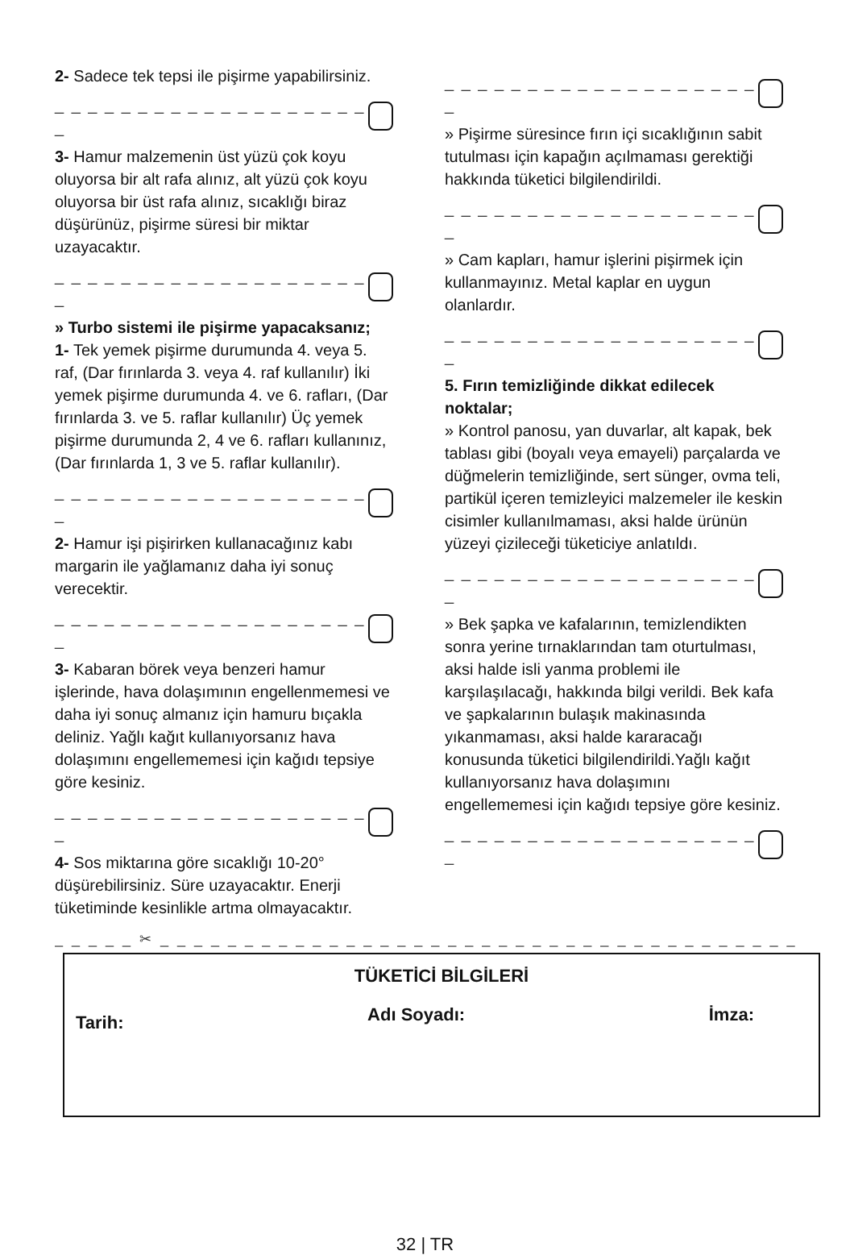2- Sadece tek tepsi ile pişirme yapabilirsiniz.
_ _ _ _ _ _ _ _ _ _ _ _ _ _ _ _ _ _ _ _
3- Hamur malzemenin üst yüzü çok koyu oluyorsa bir alt rafa alınız, alt yüzü çok koyu oluyorsa bir üst rafa alınız, sıcaklığı biraz düşürünüz, pişirme süresi bir miktar uzayacaktır.
_ _ _ _ _ _ _ _ _ _ _ _ _ _ _ _ _ _ _ _
» Turbo sistemi ile pişirme yapacaksanız;
1- Tek yemek pişirme durumunda 4. veya 5. raf, (Dar fırınlarda 3. veya 4. raf kullanılır) İki yemek pişirme durumunda 4. ve 6. rafları, (Dar fırınlarda 3. ve 5. raflar kullanılır) Üç yemek pişirme durumunda 2, 4 ve 6. rafları kullanınız, (Dar fırınlarda 1, 3 ve 5. raflar kullanılır).
_ _ _ _ _ _ _ _ _ _ _ _ _ _ _ _ _ _ _ _
2- Hamur işi pişirirken kullanacağınız kabı margarin ile yağlamanız daha iyi sonuç verecektir.
_ _ _ _ _ _ _ _ _ _ _ _ _ _ _ _ _ _ _ _
3- Kabaran börek veya benzeri hamur işlerinde, hava dolaşımının engellenmemesi ve daha iyi sonuç almanız için hamuru bıçakla deliniz. Yağlı kağıt kullanıyorsanız hava dolaşımını engellememesi için kağıdı tepsiye göre kesiniz.
_ _ _ _ _ _ _ _ _ _ _ _ _ _ _ _ _ _ _ _
4- Sos miktarına göre sıcaklığı 10-20° düşürebilirsiniz. Süre uzayacaktır. Enerji tüketiminde kesinlikle artma olmayacaktır.
_ _ _ _ _ _ _ _ _ _ _ _ _ _ _ _ _ _ _ _
» Pişirme süresince fırın içi sıcaklığının sabit tutulması için kapağın açılmaması gerektiği hakkında tüketici bilgilendirildi.
_ _ _ _ _ _ _ _ _ _ _ _ _ _ _ _ _ _ _ _
» Cam kapları, hamur işlerini pişirmek için kullanmayınız. Metal kaplar en uygun olanlardır.
_ _ _ _ _ _ _ _ _ _ _ _ _ _ _ _ _ _ _ _
5. Fırın temizliğinde dikkat edilecek noktalar;
» Kontrol panosu, yan duvarlar, alt kapak, bek tablası gibi (boyalı veya emayeli) parçalarda ve düğmelerin temizliğinde, sert sünger, ovma teli, partikül içeren temizleyici malzemeler ile keskin cisimler kullanılmaması, aksi halde ürünün yüzeyi çizileceği tüketiciye anlatıldı.
_ _ _ _ _ _ _ _ _ _ _ _ _ _ _ _ _ _ _ _
» Bek şapka ve kafalarının, temizlendikten sonra yerine tırnaklarından tam oturtulması, aksi halde isli yanma problemi ile karşılaşılacağı, hakkında bilgi verildi. Bek kafa ve şapkalarının bulaşık makinasında yıkanmaması, aksi halde kararacağı konusunda tüketici bilgilendirildi.Yağlı kağıt kullanıyorsanız hava dolaşımını engellememesi için kağıdı tepsiye göre kesiniz.
_ _ _ _ _ _ _ _ _ _ _ _ _ _ _ _ _ _ _ _
_ _ _ _ _ ✂ _ _ _ _ _ _ _ _ _ _ _ _ _ _ _ _ _ _ _ _ _ _ _ _ _ _ _ _ _ _ _ _ _ _ _ _ _ _ _ _ _ _ _ _ _
TÜKETİCİ BİLGİLERİ
Tarih: Adı Soyadı: İmza:
32 | TR